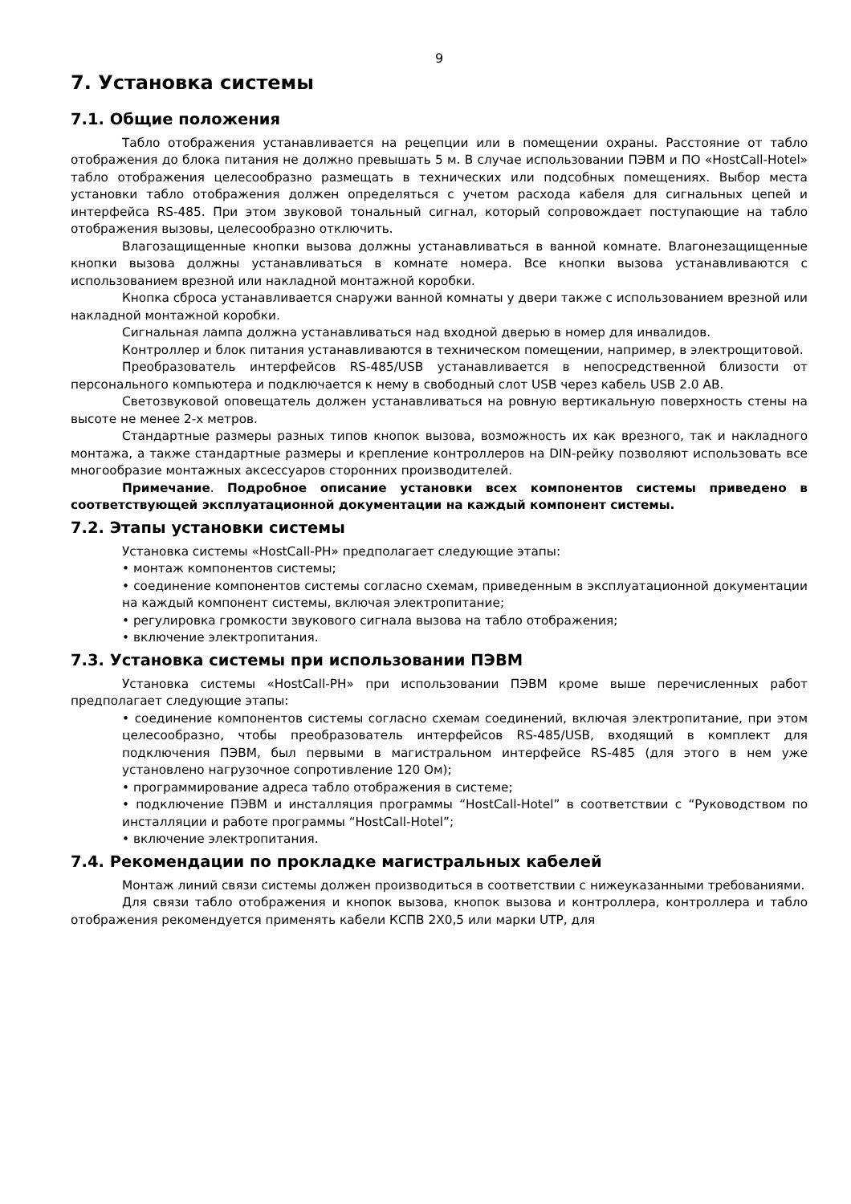9
7. Установка системы
7.1. Общие положения
Табло отображения устанавливается на рецепции или в помещении охраны. Расстояние от табло отображения до блока питания не должно превышать 5 м. В случае использовании ПЭВМ и ПО «HostCall-Hotel» табло отображения целесообразно размещать в технических или подсобных помещениях. Выбор места установки табло отображения должен определяться с учетом расхода кабеля для сигнальных цепей и интерфейса RS-485. При этом звуковой тональный сигнал, который сопровождает поступающие на табло отображения вызовы, целесообразно отключить.
Влагозащищенные кнопки вызова должны устанавливаться в ванной комнате. Влагонезащищенные кнопки вызова должны устанавливаться в комнате номера. Все кнопки вызова устанавливаются с использованием врезной или накладной монтажной коробки.
Кнопка сброса устанавливается снаружи ванной комнаты у двери также с использованием врезной или накладной монтажной коробки.
Сигнальная лампа должна устанавливаться над входной дверью в номер для инвалидов.
Контроллер и блок питания устанавливаются в техническом помещении, например, в электрощитовой.
Преобразователь интерфейсов RS-485/USB устанавливается в непосредственной близости от персонального компьютера и подключается к нему в свободный слот USB через кабель USB 2.0 AB.
Светозвуковой оповещатель должен устанавливаться на ровную вертикальную поверхность стены на высоте не менее 2-х метров.
Стандартные размеры разных типов кнопок вызова, возможность их как врезного, так и накладного монтажа, а также стандартные размеры и крепление контроллеров на DIN-рейку позволяют использовать все многообразие монтажных аксессуаров сторонних производителей.
Примечание. Подробное описание установки всех компонентов системы приведено в соответствующей эксплуатационной документации на каждый компонент системы.
7.2. Этапы установки системы
Установка системы «HostCall-PH» предполагает следующие этапы:
• монтаж компонентов системы;
• соединение компонентов системы согласно схемам, приведенным в эксплуатационной документации на каждый компонент системы, включая электропитание;
• регулировка громкости звукового сигнала вызова на табло отображения;
• включение электропитания.
7.3. Установка системы при использовании ПЭВМ
Установка системы «HostCall-PH» при использовании ПЭВМ кроме выше перечисленных работ предполагает следующие этапы:
• соединение компонентов системы согласно схемам соединений, включая электропитание, при этом целесообразно, чтобы преобразователь интерфейсов RS-485/USB, входящий в комплект для подключения ПЭВМ, был первыми в магистральном интерфейсе RS-485 (для этого в нем уже установлено нагрузочное сопротивление 120 Ом);
• программирование адреса табло отображения в системе;
• подключение ПЭВМ и инсталляция программы “HostCall-Hotel” в соответствии с “Руководством по инсталляции и работе программы “HostCall-Hotel”;
• включение электропитания.
7.4. Рекомендации по прокладке магистральных кабелей
Монтаж линий связи системы должен производиться в соответствии с нижеуказанными требованиями.
Для связи табло отображения и кнопок вызова, кнопок вызова и контроллера, контроллера и табло отображения рекомендуется применять кабели КСПВ 2Х0,5 или марки UTP, для